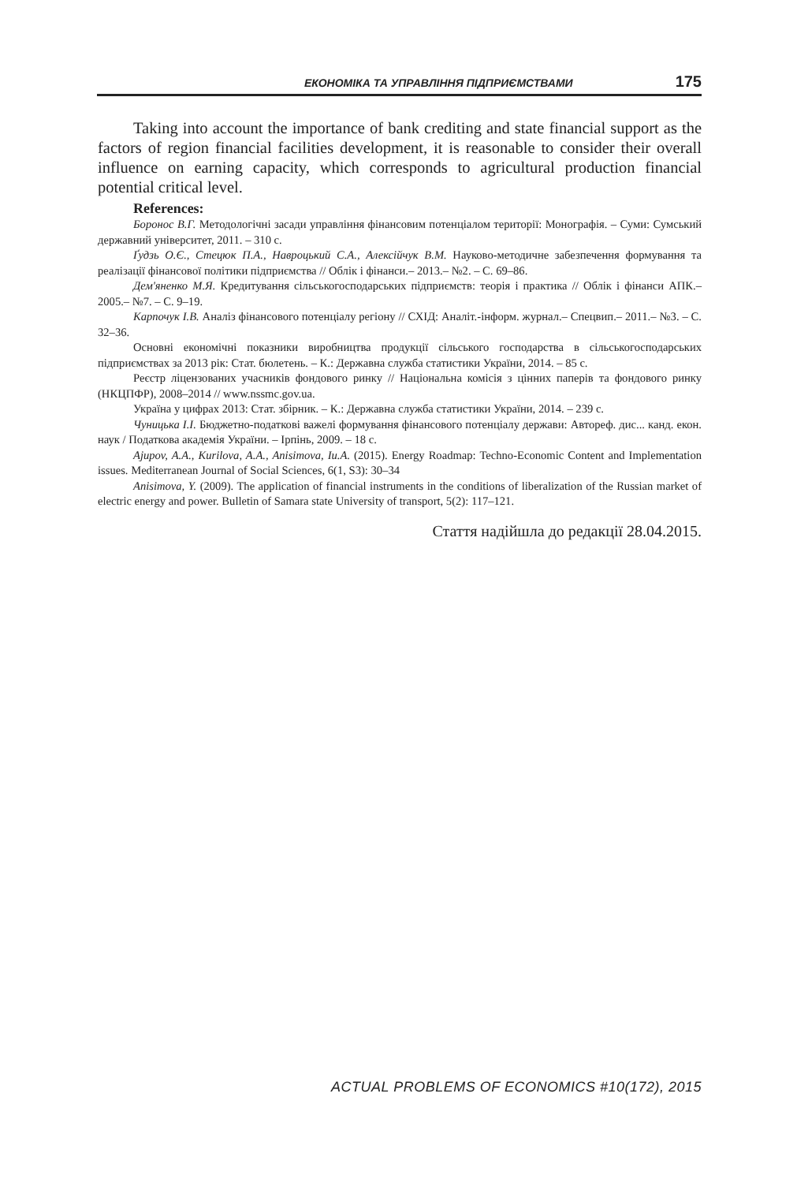ЕКОНОМІКА ТА УПРАВЛІННЯ ПІДПРИЄМСТВАМИ 175
Taking into account the importance of bank crediting and state financial support as the factors of region financial facilities development, it is reasonable to consider their overall influence on earning capacity, which corresponds to agricultural production financial potential critical level.
References:
Боронос В.Г. Методологічні засади управління фінансовим потенціалом території: Монографія. – Суми: Сумський державний університет, 2011. – 310 с.
Ґудзь О.Є., Стецюк П.А., Навроцький С.А., Алексійчук В.М. Науково-методичне забезпечення формування та реалізації фінансової політики підприємства // Облік і фінанси.– 2013.– №2. – С. 69–86.
Дем'яненко М.Я. Кредитування сільськогосподарських підприємств: теорія і практика // Облік і фінанси АПК.– 2005.– №7. – С. 9–19.
Карпочук І.В. Аналіз фінансового потенціалу регіону // СХІД: Аналіт.-інформ. журнал.– Спецвип.– 2011.– №3. – С. 32–36.
Основні економічні показники виробництва продукції сільського господарства в сільськогосподарських підприємствах за 2013 рік: Стат. бюлетень. – К.: Державна служба статистики України, 2014. – 85 с.
Реєстр ліцензованих учасників фондового ринку // Національна комісія з цінних паперів та фондового ринку (НКЦПФР), 2008–2014 // www.nssmc.gov.ua.
Україна у цифрах 2013: Стат. збірник. – К.: Державна служба статистики України, 2014. – 239 с.
Чуницька І.І. Бюджетно-податкові важелі формування фінансового потенціалу держави: Автореф. дис... канд. екон. наук / Податкова академія України. – Ірпінь, 2009. – 18 с.
Ajupov, A.A., Kurilova, A.A., Anisimova, Iu.A. (2015). Energy Roadmap: Techno-Economic Content and Implementation issues. Mediterranean Journal of Social Sciences, 6(1, S3): 30–34
Anisimova, Y. (2009). The application of financial instruments in the conditions of liberalization of the Russian market of electric energy and power. Bulletin of Samara state University of transport, 5(2): 117–121.
Стаття надійшла до редакції 28.04.2015.
ACTUAL PROBLEMS OF ECONOMICS #10(172), 2015